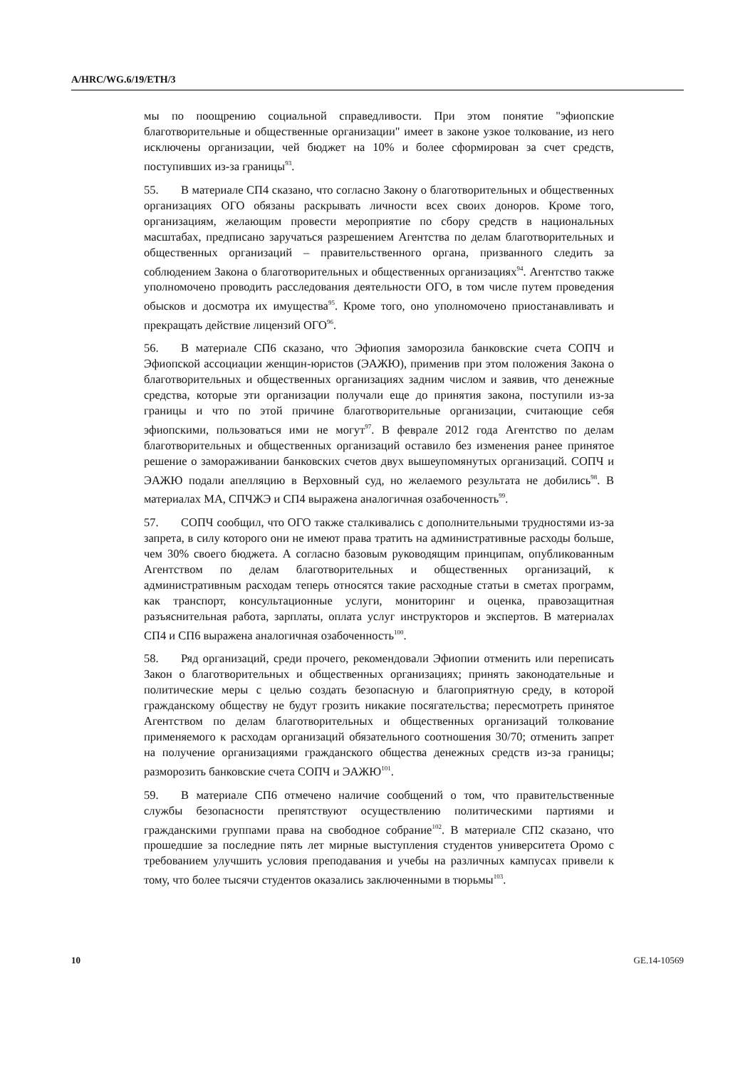A/HRC/WG.6/19/ETH/3
мы по поощрению социальной справедливости. При этом понятие "эфиопские благотворительные и общественные организации" имеет в законе узкое толкование, из него исключены организации, чей бюджет на 10% и более сформирован за счет средств, поступивших из-за границы<sup>93</sup>.
55. В материале СП4 сказано, что согласно Закону о благотворительных и общественных организациях ОГО обязаны раскрывать личности всех своих доноров. Кроме того, организациям, желающим провести мероприятие по сбору средств в национальных масштабах, предписано заручаться разрешением Агентства по делам благотворительных и общественных организаций – правительственного органа, призванного следить за соблюдением Закона о благотворительных и общественных организациях<sup>94</sup>. Агентство также уполномочено проводить расследования деятельности ОГО, в том числе путем проведения обысков и досмотра их имущества<sup>95</sup>. Кроме того, оно уполномочено приостанавливать и прекращать действие лицензий ОГО<sup>96</sup>.
56. В материале СП6 сказано, что Эфиопия заморозила банковские счета СОПЧ и Эфиопской ассоциации женщин-юристов (ЭАЖЮ), применив при этом положения Закона о благотворительных и общественных организациях задним числом и заявив, что денежные средства, которые эти организации получали еще до принятия закона, поступили из-за границы и что по этой причине благотворительные организации, считающие себя эфиопскими, пользоваться ими не могут<sup>97</sup>. В феврале 2012 года Агентство по делам благотворительных и общественных организаций оставило без изменения ранее принятое решение о замораживании банковских счетов двух вышеупомянутых организаций. СОПЧ и ЭАЖЮ подали апелляцию в Верховный суд, но желаемого результата не добились<sup>98</sup>. В материалах МА, СПЧЖЭ и СП4 выражена аналогичная озабоченность<sup>99</sup>.
57. СОПЧ сообщил, что ОГО также сталкивались с дополнительными трудностями из-за запрета, в силу которого они не имеют права тратить на административные расходы больше, чем 30% своего бюджета. А согласно базовым руководящим принципам, опубликованным Агентством по делам благотворительных и общественных организаций, к административным расходам теперь относятся такие расходные статьи в сметах программ, как транспорт, консультационные услуги, мониторинг и оценка, правозащитная разъяснительная работа, зарплаты, оплата услуг инструкторов и экспертов. В материалах СП4 и СП6 выражена аналогичная озабоченность<sup>100</sup>.
58. Ряд организаций, среди прочего, рекомендовали Эфиопии отменить или переписать Закон о благотворительных и общественных организациях; принять законодательные и политические меры с целью создать безопасную и благоприятную среду, в которой гражданскому обществу не будут грозить никакие посягательства; пересмотреть принятое Агентством по делам благотворительных и общественных организаций толкование применяемого к расходам организаций обязательного соотношения 30/70; отменить запрет на получение организациями гражданского общества денежных средств из-за границы; разморозить банковские счета СОПЧ и ЭАЖЮ<sup>101</sup>.
59. В материале СП6 отмечено наличие сообщений о том, что правительственные службы безопасности препятствуют осуществлению политическими партиями и гражданскими группами права на свободное собрание<sup>102</sup>. В материале СП2 сказано, что прошедшие за последние пять лет мирные выступления студентов университета Оромо с требованием улучшить условия преподавания и учебы на различных кампусах привели к тому, что более тысячи студентов оказались заключенными в тюрьмы<sup>103</sup>.
10 GE.14-10569